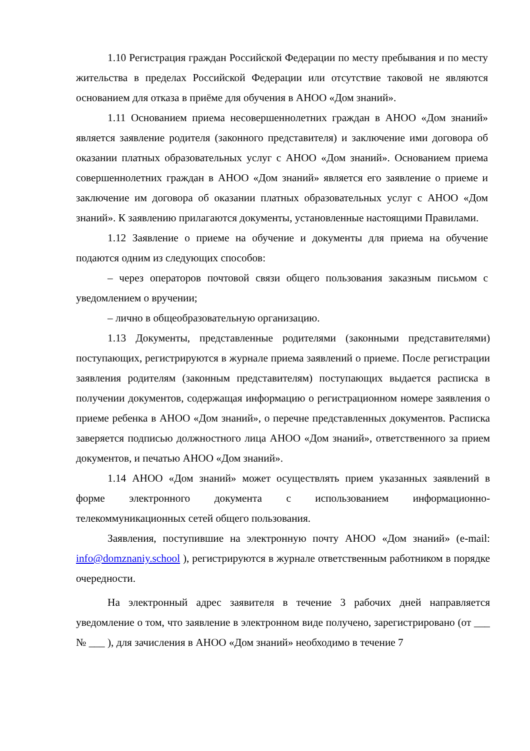1.10 Регистрация граждан Российской Федерации по месту пребывания и по месту жительства в пределах Российской Федерации или отсутствие таковой не являются основанием для отказа в приёме для обучения в АНОО «Дом знаний».
1.11 Основанием приема несовершеннолетних граждан в АНОО «Дом знаний» является заявление родителя (законного представителя) и заключение ими договора об оказании платных образовательных услуг с АНОО «Дом знаний». Основанием приема совершеннолетних граждан в АНОО «Дом знаний» является его заявление о приеме и заключение им договора об оказании платных образовательных услуг с АНОО «Дом знаний». К заявлению прилагаются документы, установленные настоящими Правилами.
1.12 Заявление о приеме на обучение и документы для приема на обучение подаются одним из следующих способов:
– через операторов почтовой связи общего пользования заказным письмом с уведомлением о вручении;
– лично в общеобразовательную организацию.
1.13 Документы, представленные родителями (законными представителями) поступающих, регистрируются в журнале приема заявлений о приеме. После регистрации заявления родителям (законным представителям) поступающих выдается расписка в получении документов, содержащая информацию о регистрационном номере заявления о приеме ребенка в АНОО «Дом знаний», о перечне представленных документов. Расписка заверяется подписью должностного лица АНОО «Дом знаний», ответственного за прием документов, и печатью АНОО «Дом знаний».
1.14 АНОО «Дом знаний» может осуществлять прием указанных заявлений в форме электронного документа с использованием информационно-телекоммуникационных сетей общего пользования.
Заявления, поступившие на электронную почту АНОО «Дом знаний» (e-mail: info@domznaniy.school ), регистрируются в журнале ответственным работником в порядке очередности.
На электронный адрес заявителя в течение 3 рабочих дней направляется уведомление о том, что заявление в электронном виде получено, зарегистрировано (от ___ № ___ ), для зачисления в АНОО «Дом знаний» необходимо в течение 7